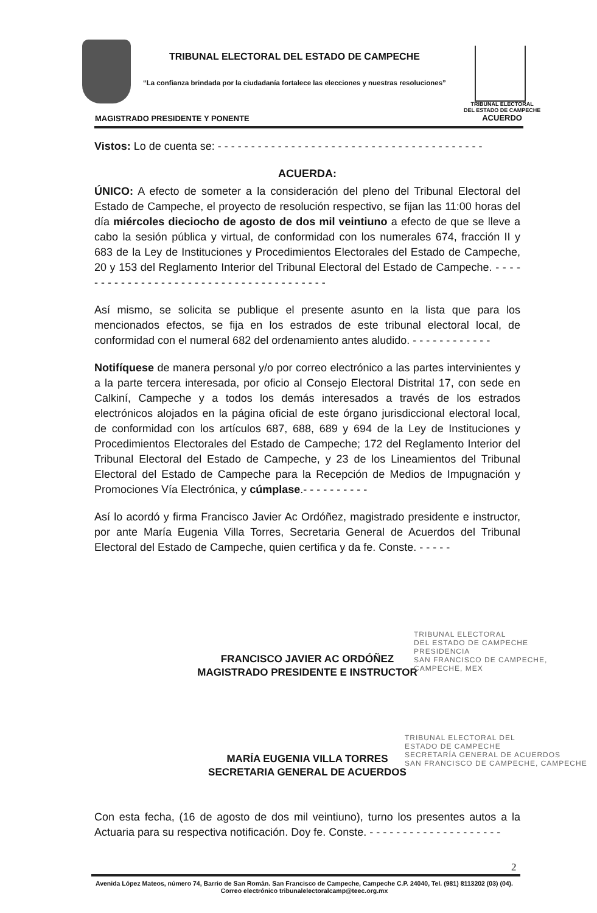TRIBUNAL ELECTORAL DEL ESTADO DE CAMPECHE
“La confianza brindada por la ciudadanía fortalece las elecciones y nuestras resoluciones”
TRIBUNAL ELECTORAL
DEL ESTADO DE CAMPECHE
ACUERDO
MAGISTRADO PRESIDENTE Y PONENTE
Vistos: Lo de cuenta se: - - - - - - - - - - - - - - - - - - - - - - - - - - - - - - - - - - - - - - - -
ACUERDA:
ÚNICO: A efecto de someter a la consideración del pleno del Tribunal Electoral del Estado de Campeche, el proyecto de resolución respectivo, se fijan las 11:00 horas del día miércoles dieciocho de agosto de dos mil veintiuno a efecto de que se lleve a cabo la sesión pública y virtual, de conformidad con los numerales 674, fracción II y 683 de la Ley de Instituciones y Procedimientos Electorales del Estado de Campeche, 20 y 153 del Reglamento Interior del Tribunal Electoral del Estado de Campeche. - - - - - - - - - - - - - - - - - - - - - - - - - - - - - - - - - - - - - - -
Así mismo, se solicita se publique el presente asunto en la lista que para los mencionados efectos, se fija en los estrados de este tribunal electoral local, de conformidad con el numeral 682 del ordenamiento antes aludido. - - - - - - - - - - - -
Notifíquese de manera personal y/o por correo electrónico a las partes intervinientes y a la parte tercera interesada, por oficio al Consejo Electoral Distrital 17, con sede en Calkiní, Campeche y a todos los demás interesados a través de los estrados electrónicos alojados en la página oficial de este órgano jurisdiccional electoral local, de conformidad con los artículos 687, 688, 689 y 694 de la Ley de Instituciones y Procedimientos Electorales del Estado de Campeche; 172 del Reglamento Interior del Tribunal Electoral del Estado de Campeche, y 23 de los Lineamientos del Tribunal Electoral del Estado de Campeche para la Recepción de Medios de Impugnación y Promociones Vía Electrónica, y cúmplase.- - - - - - - - - -
Así lo acordó y firma Francisco Javier Ac Ordóñez, magistrado presidente e instructor, por ante María Eugenia Villa Torres, Secretaria General de Acuerdos del Tribunal Electoral del Estado de Campeche, quien certifica y da fe. Conste. - - - - -
FRANCISCO JAVIER AC ORDÓÑEZ
MAGISTRADO PRESIDENTE E INSTRUCTOR
MARÍA EUGENIA VILLA TORRES
SECRETARIA GENERAL DE ACUERDOS
Con esta fecha, (16 de agosto de dos mil veintiuno), turno los presentes autos a la Actuaria para su respectiva notificación. Doy fe. Conste. - - - - - - - - - - - - - - - - - - - -
TRIBUNAL ELECTORAL
DEL ESTADO DE CAMPECHE
PRESIDENCIA
SAN FRANCISCO DE CAMPECHE,
CAMPECHE, MEX
TRIBUNAL ELECTORAL DEL
ESTADO DE CAMPECHE
SECRETARÍA GENERAL DE ACUERDOS
SAN FRANCISCO DE CAMPECHE, CAMPECHE
2
Avenida López Mateos, número 74, Barrio de San Román. San Francisco de Campeche, Campeche C.P. 24040, Tel. (981) 8113202 (03) (04). Correo electrónico tribunalelectoralcamp@teec.org.mx